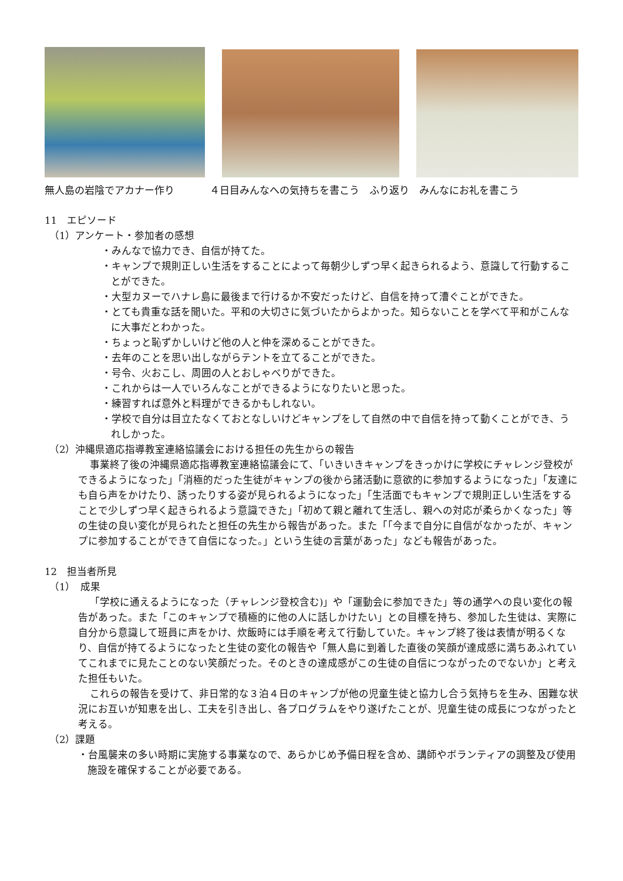無人島の岩陰でアカナー作り ４日目みんなへの気持ちを書こう　ふり返り　みんなにお礼を書こう
11　エピソード
（1）アンケート・参加者の感想
・みんなで協力でき、自信が持てた。
・キャンプで規則正しい生活をすることによって毎朝少しずつ早く起きられるよう、意識して行動することができた。
・大型カヌーでハナレ島に最後まで行けるか不安だったけど、自信を持って漕ぐことができた。
・とても貴重な話を聞いた。平和の大切さに気づいたからよかった。知らないことを学べて平和がこんなに大事だとわかった。
・ちょっと恥ずかしいけど他の人と仲を深めることができた。
・去年のことを思い出しながらテントを立てることができた。
・号令、火おこし、周囲の人とおしゃべりができた。
・これからは一人でいろんなことができるようになりたいと思った。
・練習すれば意外と料理ができるかもしれない。
・学校で自分は目立たなくておとなしいけどキャンプをして自然の中で自信を持って動くことができ、うれしかった。
（2）沖縄県適応指導教室連絡協議会における担任の先生からの報告
事業終了後の沖縄県適応指導教室連絡協議会にて、「いきいきキャンプをきっかけに学校にチャレンジ登校ができるようになった」「消極的だった生徒がキャンプの後から諸活動に意欲的に参加するようになった」「友達にも自ら声をかけたり、誘ったりする姿が見られるようになった」「生活面でもキャンプで規則正しい生活をすることで少しずつ早く起きられるよう意識できた」「初めて親と離れて生活し、親への対応が柔らかくなった」等の生徒の良い変化が見られたと担任の先生から報告があった。また「「今まで自分に自信がなかったが、キャンプに参加することができて自信になった。」という生徒の言葉があった」なども報告があった。
12　担当者所見
（1）　成果
「学校に通えるようになった（チャレンジ登校含む)」や「運動会に参加できた」等の通学への良い変化の報告があった。また「このキャンプで積極的に他の人に話しかけたい」との目標を持ち、参加した生徒は、実際に自分から意識して班員に声をかけ、炊飯時には手順を考えて行動していた。キャンプ終了後は表情が明るくなり、自信が持てるようになったと生徒の変化の報告や「無人島に到着した直後の笑顔が達成感に満ちあふれていてこれまでに見たことのない笑顔だった。そのときの達成感がこの生徒の自信につながったのでないか」と考えた担任もいた。
これらの報告を受けて、非日常的な３泊４日のキャンプが他の児童生徒と協力し合う気持ちを生み、困難な状況にお互いが知恵を出し、工夫を引き出し、各プログラムをやり遂げたことが、児童生徒の成長につながったと考える。
（2）課題
・台風襲来の多い時期に実施する事業なので、あらかじめ予備日程を含め、講師やボランティアの調整及び使用施設を確保することが必要である。